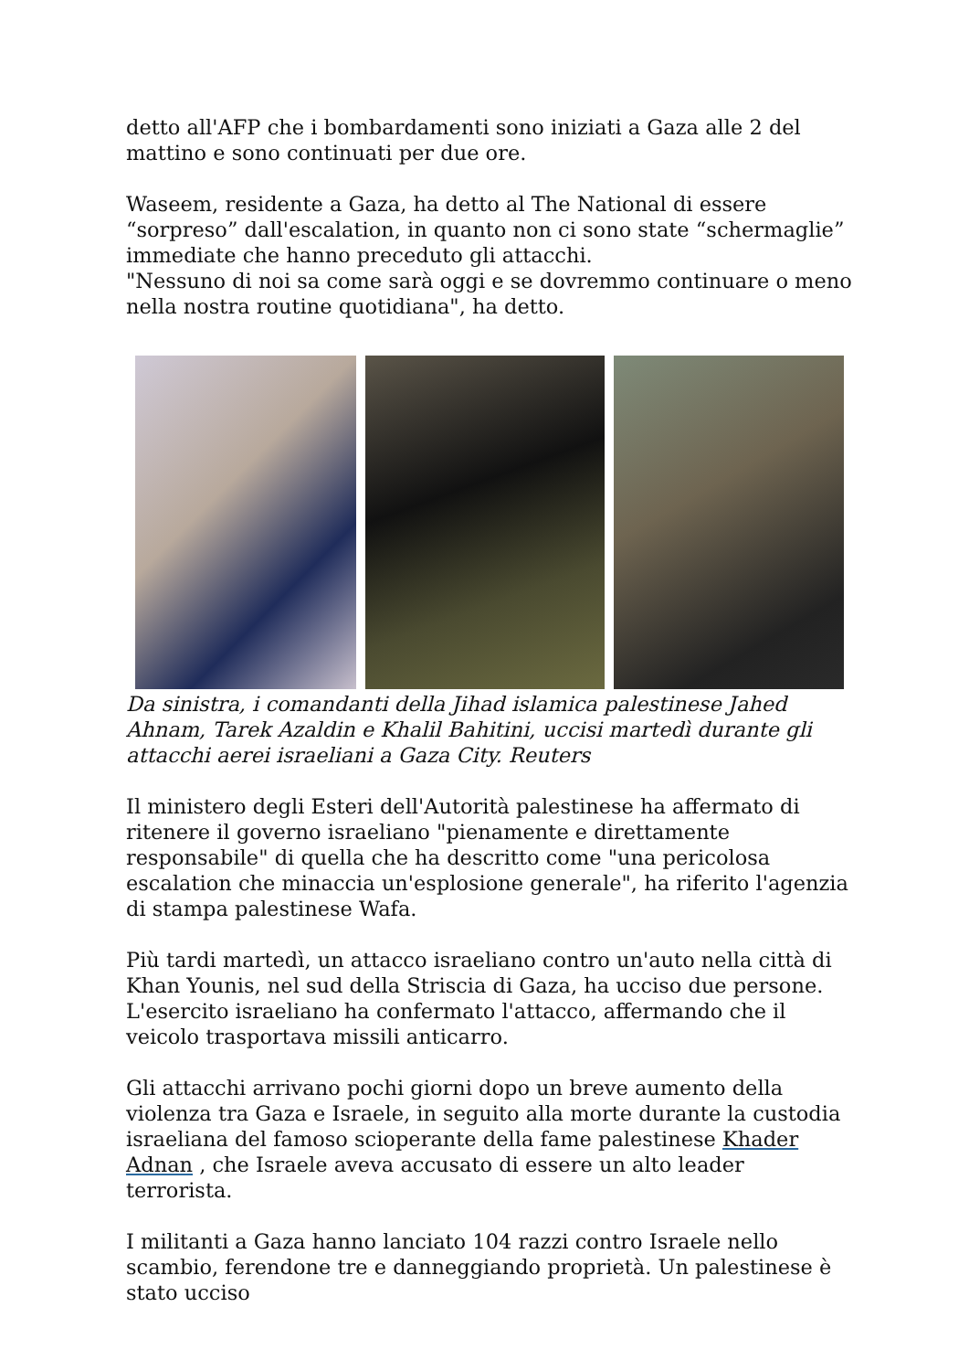detto all'AFP che i bombardamenti sono iniziati a Gaza alle 2 del mattino e sono continuati per due ore.
Waseem, residente a Gaza, ha detto al The National di essere “sorpreso” dall'escalation, in quanto non ci sono state “schermaglie” immediate che hanno preceduto gli attacchi.
"Nessuno di noi sa come sarà oggi e se dovremmo continuare o meno nella nostra routine quotidiana", ha detto.
Da sinistra, i comandanti della Jihad islamica palestinese Jahed Ahnam, Tarek Azaldin e Khalil Bahitini, uccisi martedì durante gli attacchi aerei israeliani a Gaza City. Reuters
Il ministero degli Esteri dell'Autorità palestinese ha affermato di ritenere il governo israeliano "pienamente e direttamente responsabile" di quella che ha descritto come "una pericolosa escalation che minaccia un'esplosione generale", ha riferito l'agenzia di stampa palestinese Wafa.
Più tardi martedì, un attacco israeliano contro un'auto nella città di Khan Younis, nel sud della Striscia di Gaza, ha ucciso due persone. L'esercito israeliano ha confermato l'attacco, affermando che il veicolo trasportava missili anticarro.
Gli attacchi arrivano pochi giorni dopo un breve aumento della violenza tra Gaza e Israele, in seguito alla morte durante la custodia israeliana del famoso scioperante della fame palestinese Khader Adnan , che Israele aveva accusato di essere un alto leader terrorista.
I militanti a Gaza hanno lanciato 104 razzi contro Israele nello scambio, ferendone tre e danneggiando proprietà. Un palestinese è stato ucciso